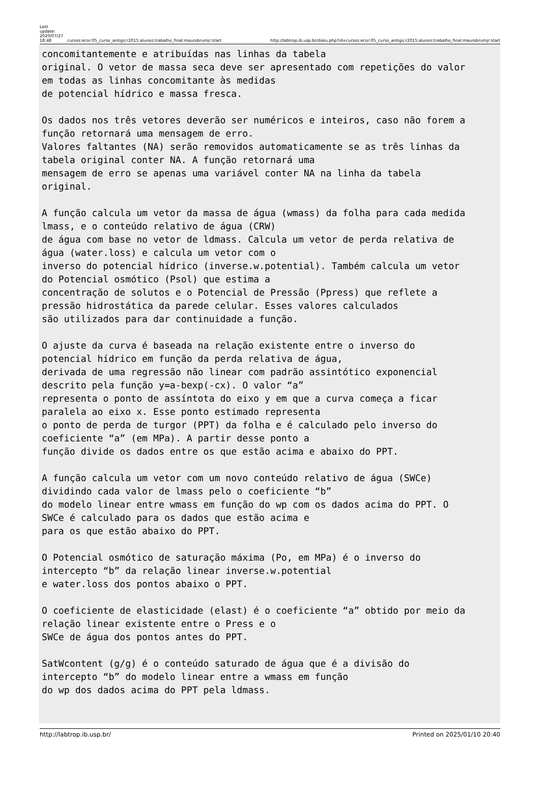Last
update:
2020/07/27
18:48
cursos:ecor:05_curso_antigo:r2015:alunos:trabalho_final:maurobrumjr:start
http://labtrop.ib.usp.br/doku.php?id=cursos:ecor:05_curso_antigo:r2015:alunos:trabalho_final:maurobrumjr:start
concomitantemente e atribuídas nas linhas da tabela
original. O vetor de massa seca deve ser apresentado com repetições do valor
em todas as linhas concomitante às medidas
de potencial hídrico e massa fresca.

Os dados nos três vetores deverão ser numéricos e inteiros, caso não forem a
função retornará uma mensagem de erro.
Valores faltantes (NA) serão removidos automaticamente se as três linhas da
tabela original conter NA. A função retornará uma
mensagem de erro se apenas uma variável conter NA na linha da tabela
original.

A função calcula um vetor da massa de água (wmass) da folha para cada medida
lmass, e o conteúdo relativo de água (CRW)
de água com base no vetor de ldmass. Calcula um vetor de perda relativa de
água (water.loss) e calcula um vetor com o
inverso do potencial hídrico (inverse.w.potential). Também calcula um vetor
do Potencial osmótico (Psol) que estima a
concentração de solutos e o Potencial de Pressão (Ppress) que reflete a
pressão hidrostática da parede celular. Esses valores calculados
são utilizados para dar continuidade a função.

O ajuste da curva é baseada na relação existente entre o inverso do
potencial hídrico em função da perda relativa de água,
derivada de uma regressão não linear com padrão assintótico exponencial
descrito pela função y=a-bexp(-cx). O valor “a”
representa o ponto de assíntota do eixo y em que a curva começa a ficar
paralela ao eixo x. Esse ponto estimado representa
o ponto de perda de turgor (PPT) da folha e é calculado pelo inverso do
coeficiente “a” (em MPa). A partir desse ponto a
função divide os dados entre os que estão acima e abaixo do PPT.

A função calcula um vetor com um novo conteúdo relativo de água (SWCe)
dividindo cada valor de lmass pelo o coeficiente “b”
do modelo linear entre wmass em função do wp com os dados acima do PPT. O
SWCe é calculado para os dados que estão acima e
para os que estão abaixo do PPT.

O Potencial osmótico de saturação máxima (Po, em MPa) é o inverso do
intercepto “b” da relação linear inverse.w.potential
e water.loss dos pontos abaixo o PPT.

O coeficiente de elasticidade (elast) é o coeficiente “a” obtido por meio da
relação linear existente entre o Press e o
SWCe de água dos pontos antes do PPT.

SatWcontent (g/g) é o conteúdo saturado de água que é a divisão do
intercepto “b” do modelo linear entre a wmass em função
do wp dos dados acima do PPT pela ldmass.
http://labtrop.ib.usp.br/ Printed on 2025/01/10 20:40